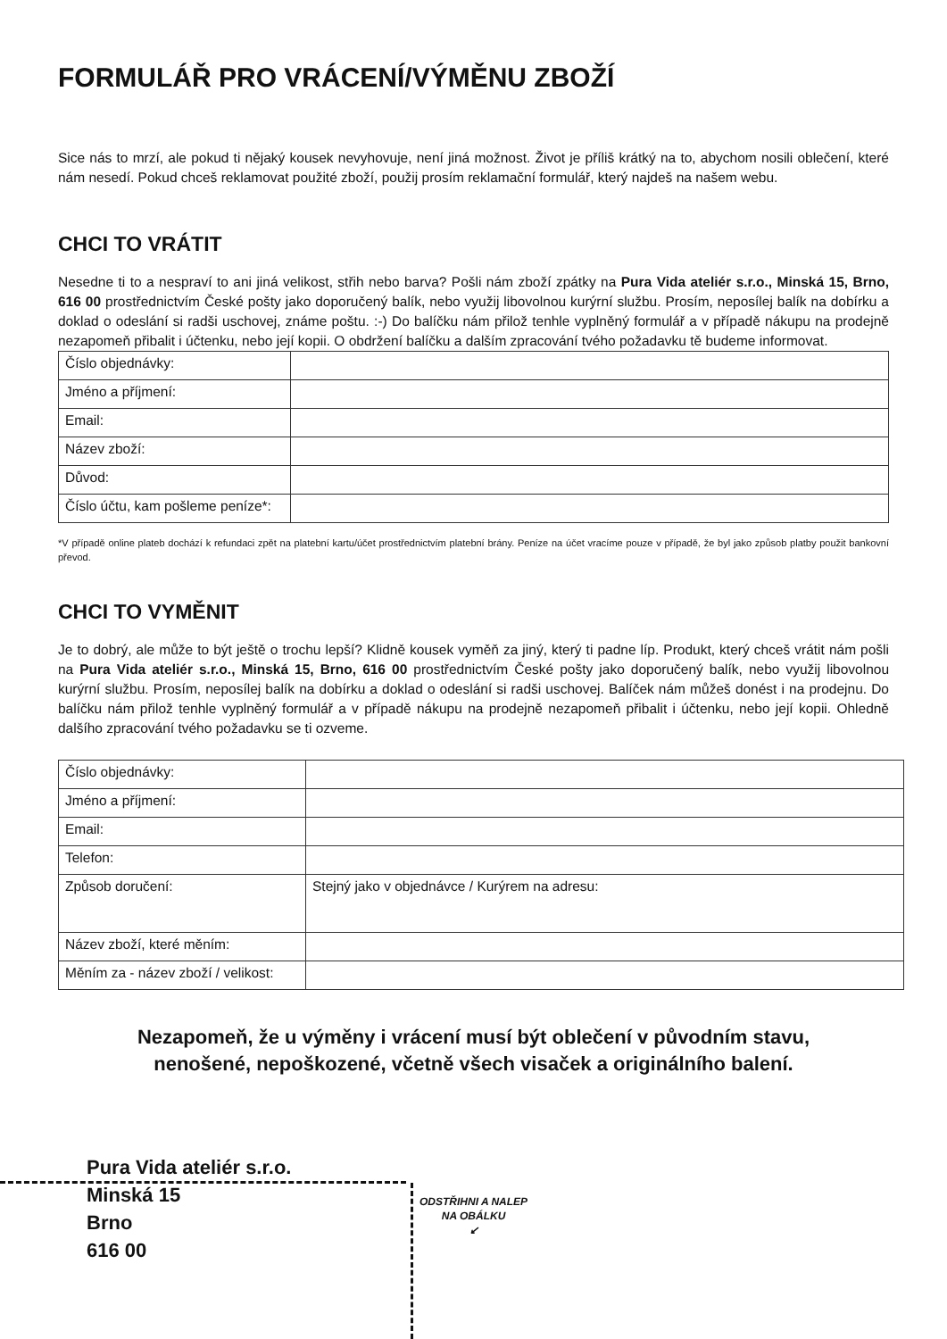FORMULÁŘ PRO VRÁCENÍ/VÝMĚNU ZBOŽÍ
Sice nás to mrzí, ale pokud ti nějaký kousek nevyhovuje, není jiná možnost. Život je příliš krátký na to, abychom nosili oblečení, které nám nesedí. Pokud chceš reklamovat použité zboží, použij prosím reklamační formulář, který najdeš na našem webu.
CHCI TO VRÁTIT
Nesedne ti to a nespraví to ani jiná velikost, střih nebo barva? Pošli nám zboží zpátky na Pura Vida ateliér s.r.o., Minská 15, Brno, 616 00 prostřednictvím České pošty jako doporučený balík, nebo využij libovolnou kurýrní službu. Prosím, neposílej balík na dobírku a doklad o odeslání si radši uschovej, známe poštu. :-) Do balíčku nám přilož tenhle vyplněný formulář a v případě nákupu na prodejně nezapomeň přibalit i účtenku, nebo její kopii. O obdržení balíčku a dalším zpracování tvého požadavku tě budeme informovat.
| Číslo objednávky: | |
| Jméno a příjmení: | |
| Email: | |
| Název zboží: | |
| Důvod: | |
| Číslo účtu, kam pošleme peníze*: | |
*V případě online plateb dochází k refundaci zpět na platební kartu/účet prostřednictvím platební brány. Peníze na účet vracíme pouze v případě, že byl jako způsob platby použit bankovní převod.
CHCI TO VYMĚNIT
Je to dobrý, ale může to být ještě o trochu lepší? Klidně kousek vyměň za jiný, který ti padne líp. Produkt, který chceš vrátit nám pošli na Pura Vida ateliér s.r.o., Minská 15, Brno, 616 00 prostřednictvím České pošty jako doporučený balík, nebo využij libovolnou kurýrní službu. Prosím, neposílej balík na dobírku a doklad o odeslání si radši uschovej. Balíček nám můžeš donést i na prodejnu. Do balíčku nám přilož tenhle vyplněný formulář a v případě nákupu na prodejně nezapomeň přibalit i účtenku, nebo její kopii. Ohledně dalšího zpracování tvého požadavku se ti ozveme.
| Číslo objednávky: | |
| Jméno a příjmení: | |
| Email: | |
| Telefon: | |
| Způsob doručení: | Stejný jako v objednávce / Kurýrem na adresu: |
| Název zboží, které měním: | |
| Měním za - název zboží / velikost: | |
Nezapomeň, že u výměny i vrácení musí být oblečení v původním stavu,
nenošené, nepoškozené, včetně všech visaček a originálního balení.
ODSTŘIHNI A NALEP
NA OBÁLKU
↙
Pura Vida ateliér s.r.o.
Minská 15
Brno
616 00